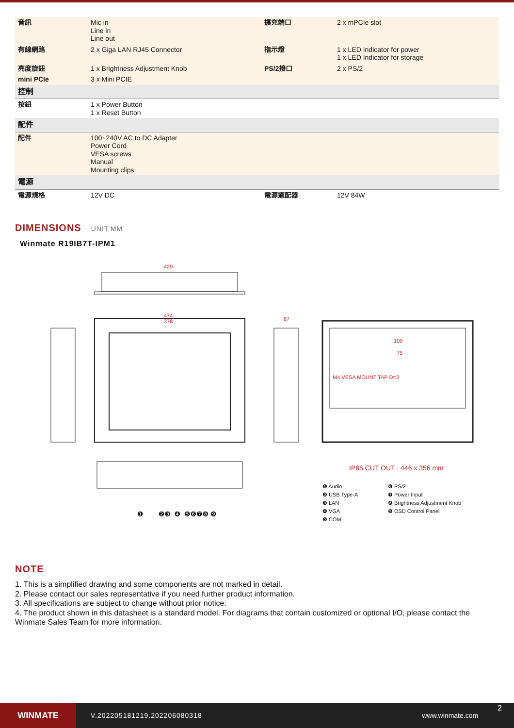| 音訊 | Mic in Line in Line out | 擴充端口 | 2 x mPCIe slot |
| 有線網路 | 2 x Giga LAN RJ45 Connector | 指示燈 | 1 x LED Indicator for power 1 x LED Indicator for storage |
| 亮度旋鈕 | 1 x Brightness Adjustment Knob | PS/2接口 | 2 x PS/2 |
| mini PCIe | 3 x Mini PCIE | | |
| 控制 | | | |
| 按鈕 | 1 x Power Button 1 x Reset Button | | |
| 配件 | | | |
| 配件 | 100~240V AC to DC Adapter Power Cord VESA screws Manual Mounting clips | | |
| 電源 | | | |
| 電源規格 | 12V DC | 電源適配器 | 12V 84W |
DIMENSIONS UNIT:MM
Winmate R19IB7T-IPM1
429
474
378
87
100
75
M4 VESA MOUNT TAP D=3
IP65 CUT OUT : 446 x 356 mm
❶ Audio ❻ PS/2 ❷ USB Type-A ❼ Power Input ❸ LAN ❽ Brightness Adjustment Knob ❹ VGA ❾ OSD Control Panel ❺ COM
❶ ❷❸ ❹ ❺❻❼❽ ❾
NOTE
1. This is a simplified drawing and some components are not marked in detail.
2. Please contact our sales representative if you need further product information.
3. All specifications are subject to change without prior notice.
4. The product shown in this datasheet is a standard model. For diagrams that contain customized or optional I/O, please contact the Winmate Sales Team for more information.
WINMATE
V.202205181219.202206080318 www.winmate.com
2